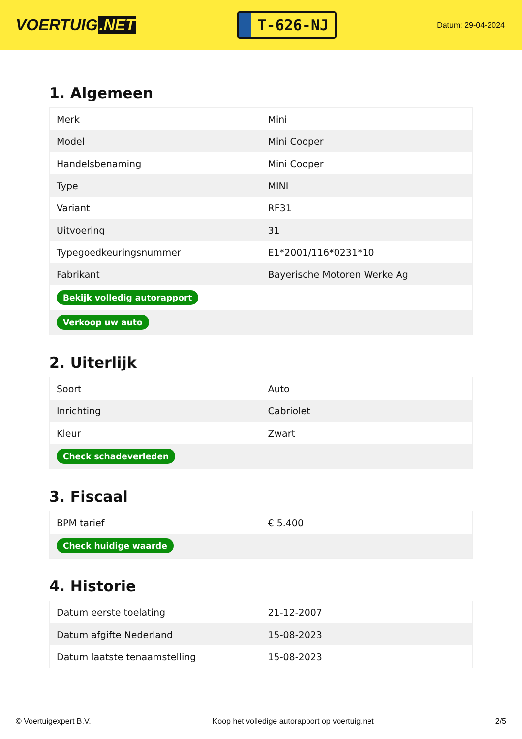VOERTUIG.NET
T-626-NJ
Datum: 29-04-2024
1. Algemeen
| Merk | Mini |
| Model | Mini Cooper |
| Handelsbenaming | Mini Cooper |
| Type | MINI |
| Variant | RF31 |
| Uitvoering | 31 |
| Typegoedkeuringsnummer | E1*2001/116*0231*10 |
| Fabrikant | Bayerische Motoren Werke Ag |
| Bekijk volledig autorapport | |
| Verkoop uw auto | |
2. Uiterlijk
| Soort | Auto |
| Inrichting | Cabriolet |
| Kleur | Zwart |
| Check schadeverleden | |
3. Fiscaal
| BPM tarief | € 5.400 |
| Check huidige waarde | |
4. Historie
| Datum eerste toelating | 21-12-2007 |
| Datum afgifte Nederland | 15-08-2023 |
| Datum laatste tenaamstelling | 15-08-2023 |
© Voertuigexpert B.V. Koop het volledige autorapport op voertuig.net 2/5